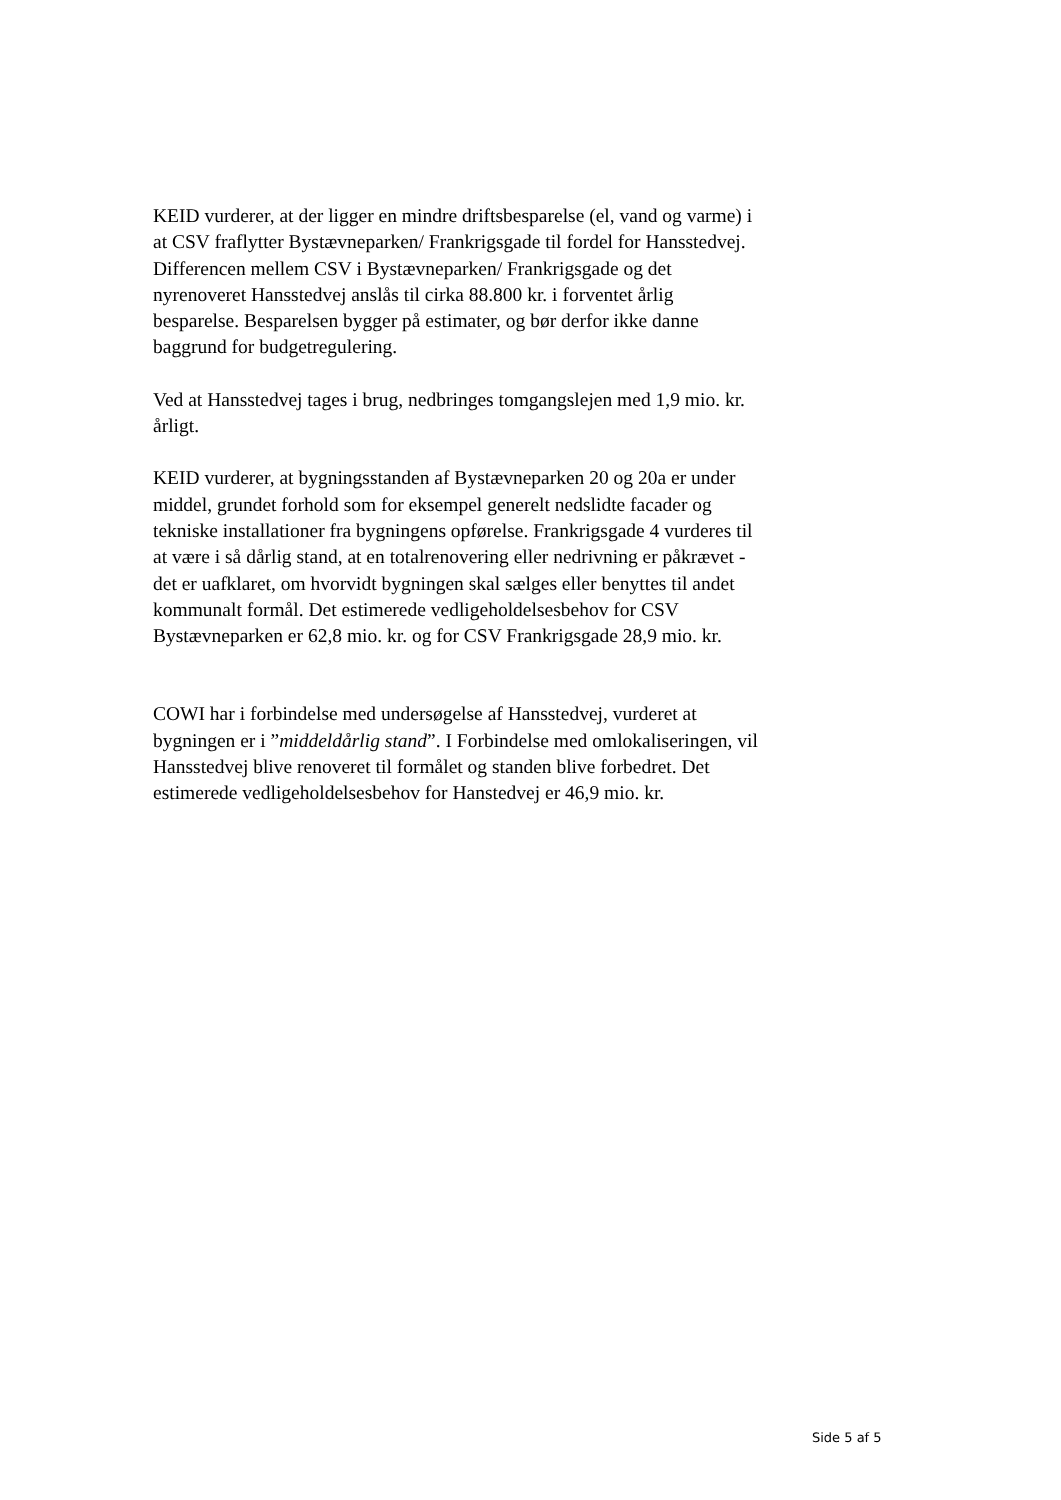KEID vurderer, at der ligger en mindre driftsbesparelse (el, vand og varme) i at CSV fraflytter Bystævneparken/ Frankrigsgade til fordel for Hansstedvej. Differencen mellem CSV i Bystævneparken/ Frankrigsgade og det nyrenoveret Hansstedvej anslås til cirka 88.800 kr. i forventet årlig besparelse. Besparelsen bygger på estimater, og bør derfor ikke danne baggrund for budgetregulering.
Ved at Hansstedvej tages i brug, nedbringes tomgangslejen med 1,9 mio. kr. årligt.
KEID vurderer, at bygningsstanden af Bystævneparken 20 og 20a er under middel, grundet forhold som for eksempel generelt nedslidte facader og tekniske installationer fra bygningens opførelse. Frankrigsgade 4 vurderes til at være i så dårlig stand, at en totalrenovering eller nedrivning er påkrævet -det er uafklaret, om hvorvidt bygningen skal sælges eller benyttes til andet kommunalt formål. Det estimerede vedligeholdelsesbehov for CSV Bystævneparken er 62,8 mio. kr. og for CSV Frankrigsgade 28,9 mio. kr.
COWI har i forbindelse med undersøgelse af Hansstedvej, vurderet at bygningen er i ”middeldårlig stand”. I Forbindelse med omlokaliseringen, vil Hansstedvej blive renoveret til formålet og standen blive forbedret. Det estimerede vedligeholdelsesbehov for Hanstedvej er 46,9 mio. kr.
Side 5 af 5